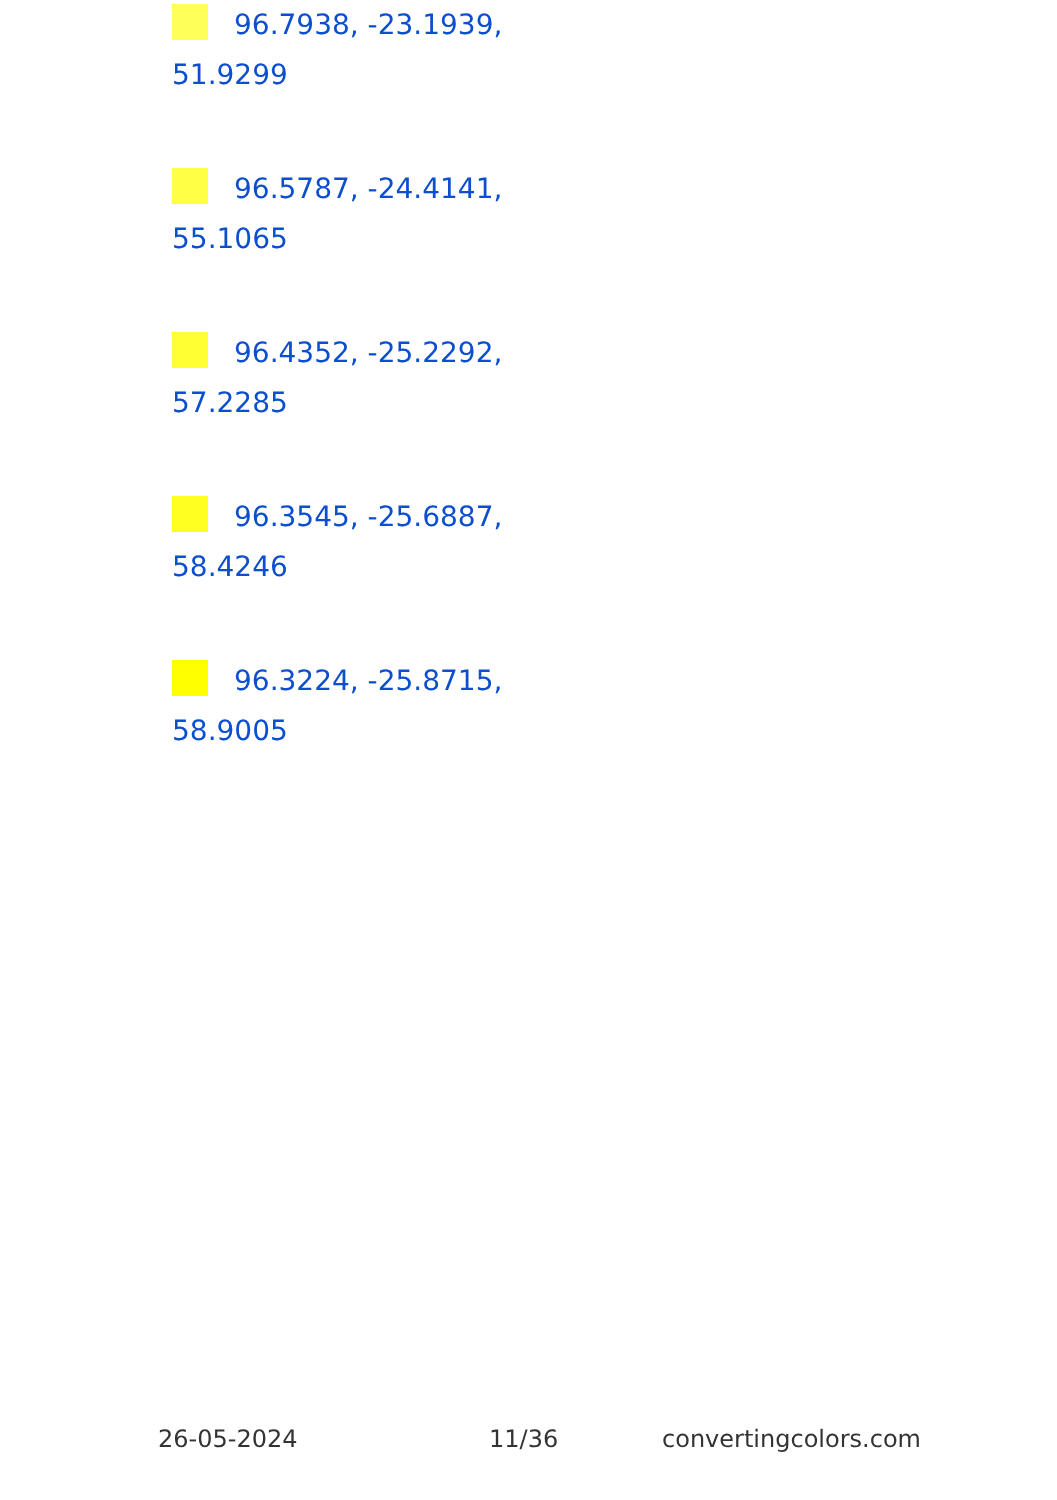96.7938, -23.1939, 51.9299
96.5787, -24.4141, 55.1065
96.4352, -25.2292, 57.2285
96.3545, -25.6887, 58.4246
96.3224, -25.8715, 58.9005
26-05-2024 11/36 convertingcolors.com